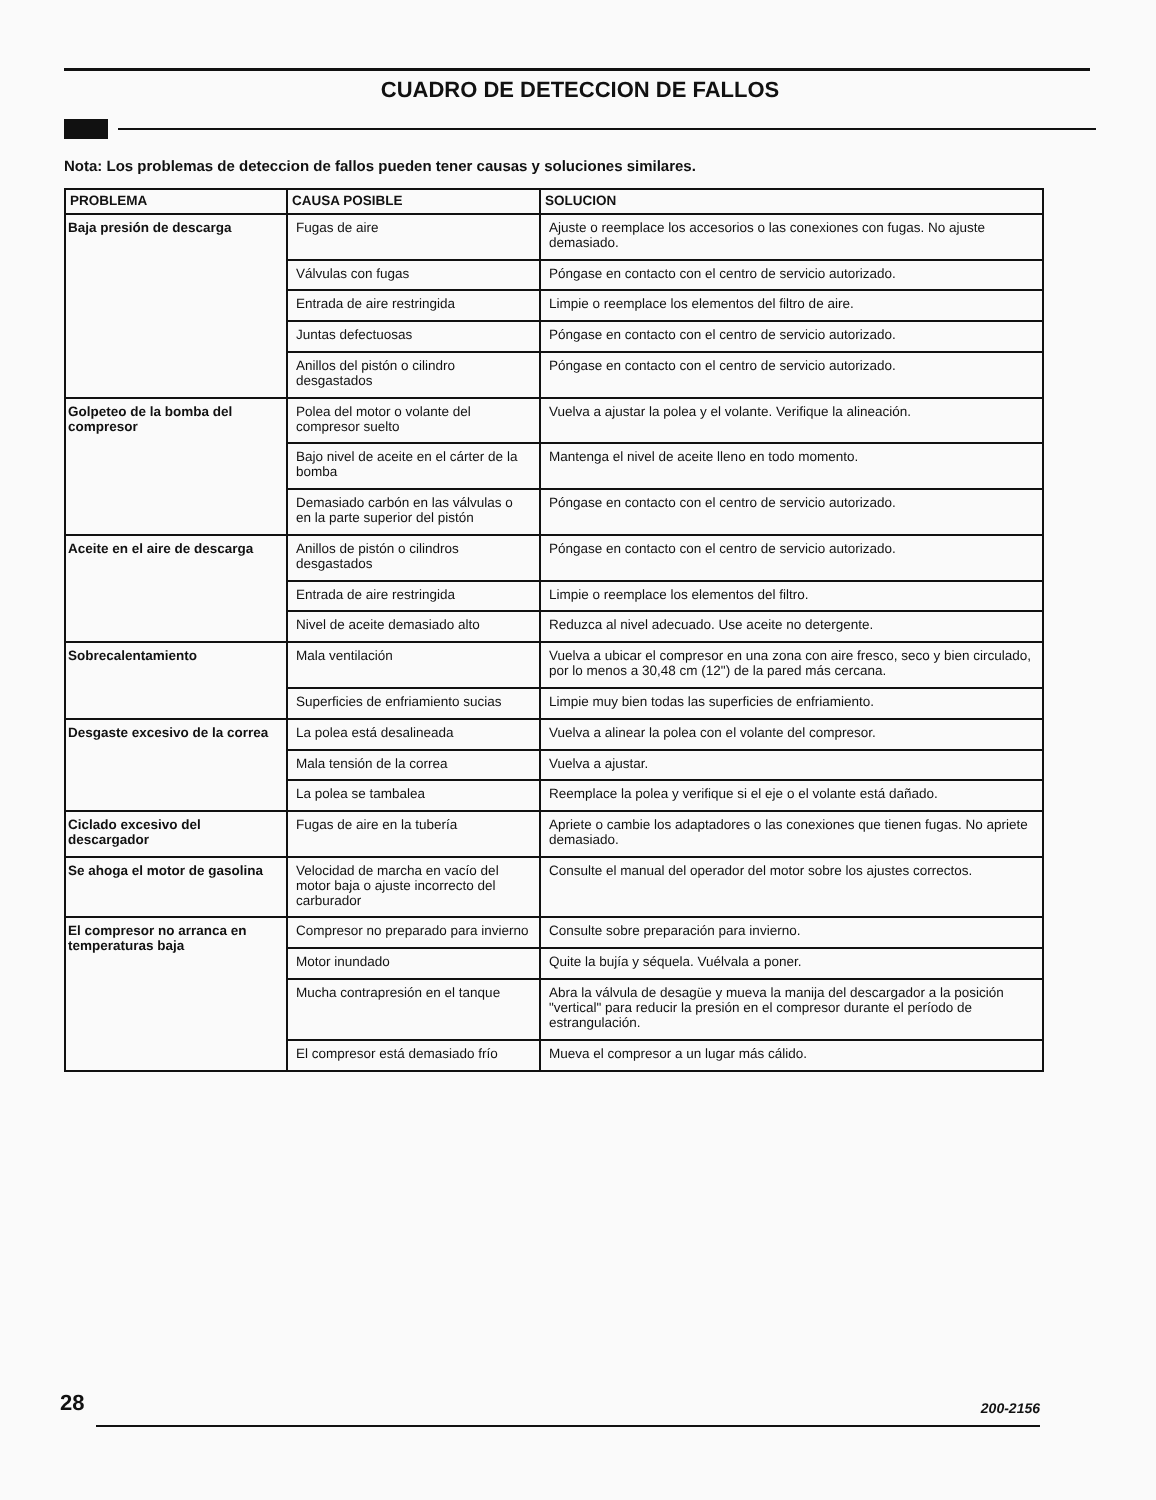CUADRO DE DETECCION DE FALLOS
Nota: Los problemas de deteccion de fallos pueden tener causas y soluciones similares.
| PROBLEMA | CAUSA POSIBLE | SOLUCION |
| --- | --- | --- |
| Baja presión de descarga | Fugas de aire | Ajuste o reemplace los accesorios o las conexiones con fugas. No ajuste demasiado. |
| | Válvulas con fugas | Póngase en contacto con el centro de servicio autorizado. |
| | Entrada de aire restringida | Limpie o reemplace los elementos del filtro de aire. |
| | Juntas defectuosas | Póngase en contacto con el centro de servicio autorizado. |
| | Anillos del pistón o cilindro desgastados | Póngase en contacto con el centro de servicio autorizado. |
| Golpeteo de la bomba del compresor | Polea del motor o volante del compresor suelto | Vuelva a ajustar la polea y el volante. Verifique la alineación. |
| | Bajo nivel de aceite en el cárter de la bomba | Mantenga el nivel de aceite lleno en todo momento. |
| | Demasiado carbón en las válvulas o en la parte superior del pistón | Póngase en contacto con el centro de servicio autorizado. |
| Aceite en el aire de descarga | Anillos de pistón o cilindros desgastados | Póngase en contacto con el centro de servicio autorizado. |
| | Entrada de aire restringida | Limpie o reemplace los elementos del filtro. |
| | Nivel de aceite demasiado alto | Reduzca al nivel adecuado. Use aceite no detergente. |
| Sobrecalentamiento | Mala ventilación | Vuelva a ubicar el compresor en una zona con aire fresco, seco y bien circulado, por lo menos a 30,48 cm (12") de la pared más cercana. |
| | Superficies de enfriamiento sucias | Limpie muy bien todas las superficies de enfriamiento. |
| Desgaste excesivo de la correa | La polea está desalineada | Vuelva a alinear la polea con el volante del compresor. |
| | Mala tensión de la correa | Vuelva a ajustar. |
| | La polea se tambalea | Reemplace la polea y verifique si el eje o el volante está dañado. |
| Ciclado excesivo del descargador | Fugas de aire en la tubería | Apriete o cambie los adaptadores o las conexiones que tienen fugas. No apriete demasiado. |
| Se ahoga el motor de gasolina | Velocidad de marcha en vacío del motor baja o ajuste incorrecto del carburador | Consulte el manual del operador del motor sobre los ajustes correctos. |
| El compresor no arranca en temperaturas baja | Compresor no preparado para invierno | Consulte sobre preparación para invierno. |
| | Motor inundado | Quite la bujía y séquela. Vuélvala a poner. |
| | Mucha contrapresión en el tanque | Abra la válvula de desagüe y mueva la manija del descargador a la posición "vertical" para reducir la presión en el compresor durante el período de estrangulación. |
| | El compresor está demasiado frío | Mueva el compresor a un lugar más cálido. |
28 200-2156